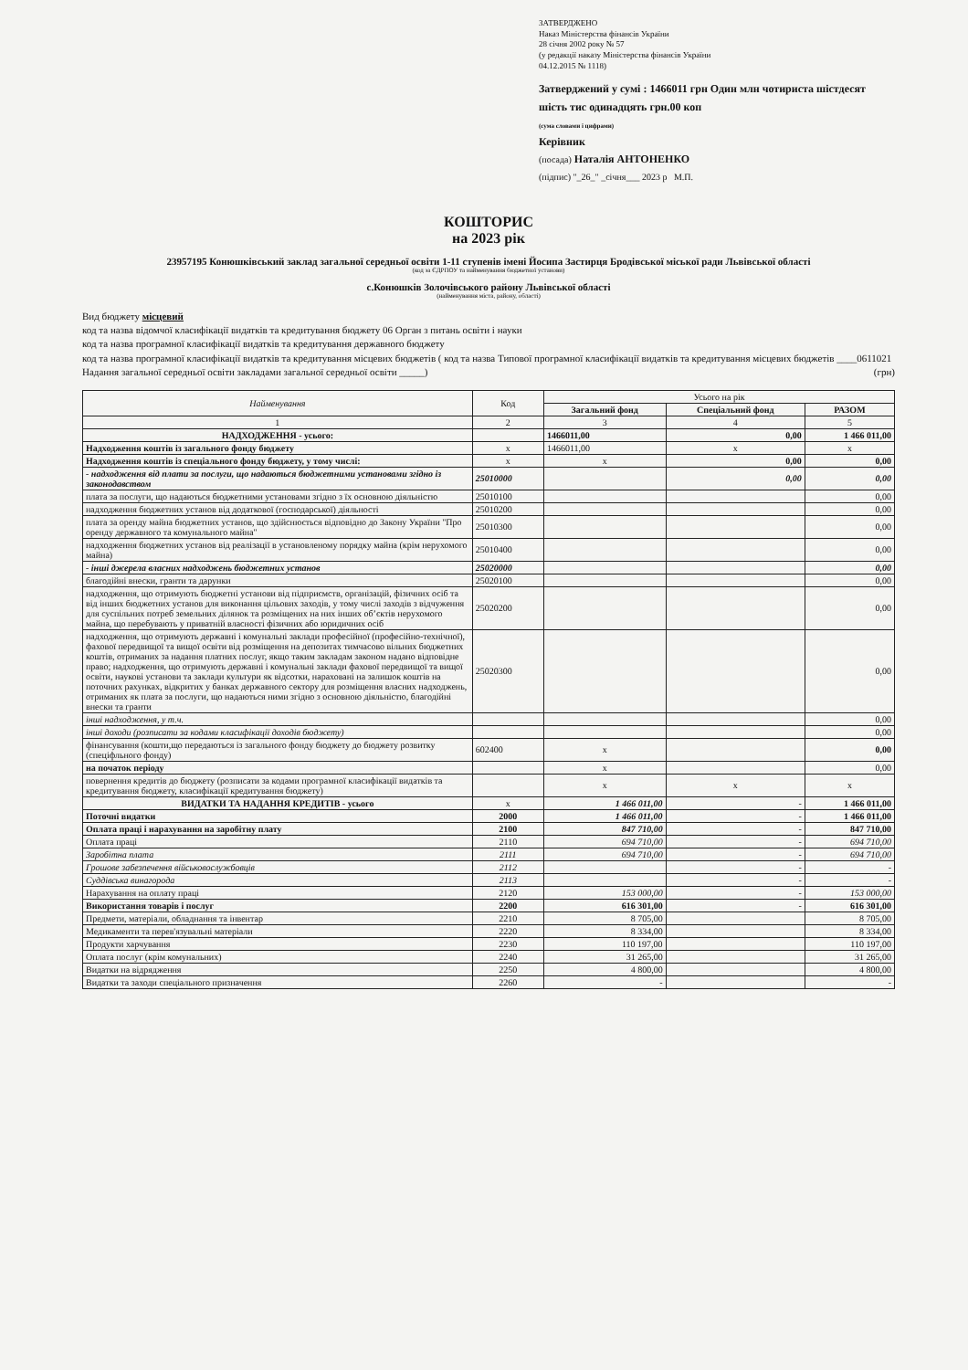ЗАТВЕРДЖЕНО
Наказ Міністерства фінансів України
28 січня 2002 року № 57
(у редакції наказу Міністерства фінансів України
04.12.2015 № 1118)
Затверджений у сумі : 1466011 грн Один млн чотириста шістдесят шість тис одинадцять грн.00 коп
(сума словами і цифрами)
Керівник
(посада) Наталія АНТОНЕНКО
(підпис) "_26_" _січня___ 2023 р М.П.
КОШТОРИС
на 2023 рік
23957195 Конюшківський заклад загальної середньої освіти 1-11 ступенів імені Йосипа Застирця Бродівської міської ради Львівської області
(код за ЄДРПОУ та найменування бюджетної установи)
с.Конюшків Золочівського району Львівської області
(найменування міста, району, області)
Вид бюджету місцевий
код та назва відомчої класифікації видатків та кредитування бюджету 06 Орган з питань освіти і науки
код та назва програмної класифікації видатків та кредитування державного бюджету
код та назва програмної класифікації видатків та кредитування місцевих бюджетів ( код та назва Типової програмної класифікації видатків та кредитування місцевих бюджетів ____0611021 Надання загальної середньої освіти закладами загальної середньої освіти _____) (грн)
| Найменування | Код | Усього на рік | | |
| --- | --- | --- | --- | --- |
| | | Загальний фонд | Спеціальний фонд | РАЗОМ |
| 1 | 2 | 3 | 4 | 5 |
| НАДХОДЖЕННЯ - усього: | | 1466011,00 | 0,00 | 1 466 011,00 |
| Надходження коштів із загального фонду бюджету | x | 1466011,00 | x | x |
| Надходження коштів із спеціального фонду бюджету, у тому числі: | x | x | 0,00 | 0,00 |
| - надходження від плати за послуги, що надаються бюджетними установами згідно із законодавством | 25010000 | | 0,00 | 0,00 |
| плата за послуги, що надаються бюджетними установами згідно з їх основною діяльністю | 25010100 | | | 0,00 |
| надходження бюджетних установ від додаткової (господарської) діяльності | 25010200 | | | 0,00 |
| плата за оренду майна бюджетних установ, що здійснюється відповідно до Закону України "Про оренду державного та комунального майна" | 25010300 | | | 0,00 |
| надходження бюджетних установ від реалізації в установленому порядку майна (крім нерухомого майна) | 25010400 | | | 0,00 |
| - інші джерела власних надходжень бюджетних установ | 25020000 | | | 0,00 |
| благодійні внески, гранти та дарунки | 25020100 | | | 0,00 |
| надходження, що отримують бюджетні установи від підприємств, організацій, фізичних осіб та від інших бюджетних установ для виконання цільових заходів, у тому числі заходів з відчуження для суспільних потреб земельних ділянок та розміщених на них інших об’єктів нерухомого майна, що перебувають у приватній власності фізичних або юридичних осіб | 25020200 | | | 0,00 |
| надходження, що отримують державні і комунальні заклади професійної (професійно-технічної), фахової передвищої та вищої освіти від розміщення на депозитах тимчасово вільних бюджетних коштів, отриманих за надання платних послуг, якщо таким закладам законом надано відповідне право; надходження, що отримують державні і комунальні заклади фахової передвищої та вищої освіти, наукові установи та заклади культури як відсотки, нараховані на залишок коштів на поточних рахунках, відкритих у банках державного сектору для розміщення власних надходжень, отриманих як плата за послуги, що надаються ними згідно з основною діяльністю, благодійні внески та гранти | 25020300 | | | 0,00 |
| інші надходження, у т.ч. | | | | 0,00 |
| інші доходи (розписати за кодами класифікації доходів бюджету) | | | | 0,00 |
| фінансування (кошти,що передаються із загального фонду бюджету до бюджету розвитку (спеціфльного фонду) | 602400 | x | | 0,00 |
| на початок періоду | | x | | 0,00 |
| повернення кредитів до бюджету (розписати за кодами програмної класифікації видатків та кредитування бюджету, класифікації кредитування бюджету) | | x | x | x |
| ВИДАТКИ ТА НАДАННЯ КРЕДИТІВ - усього | x | 1 466 011,00 | - | 1 466 011,00 |
| Поточні видатки | 2000 | 1 466 011,00 | - | 1 466 011,00 |
| Оплата праці і нарахування на заробітну плату | 2100 | 847 710,00 | - | 847 710,00 |
| Оплата праці | 2110 | 694 710,00 | - | 694 710,00 |
| Заробітна плата | 2111 | 694 710,00 | - | 694 710,00 |
| Грошове забезпечення військовослужбовців | 2112 | | - | - |
| Суддівська винагорода | 2113 | | - | - |
| Нарахування на оплату праці | 2120 | 153 000,00 | - | 153 000,00 |
| Використання товарів і послуг | 2200 | 616 301,00 | - | 616 301,00 |
| Предмети, матеріали, обладнання та інвентар | 2210 | 8 705,00 | | 8 705,00 |
| Медикаменти та перев'язувальні матеріали | 2220 | 8 334,00 | | 8 334,00 |
| Продукти харчування | 2230 | 110 197,00 | | 110 197,00 |
| Оплата послуг (крім комунальних) | 2240 | 31 265,00 | | 31 265,00 |
| Видатки на відрядження | 2250 | 4 800,00 | | 4 800,00 |
| Видатки та заходи спеціального призначення | 2260 | - | | - |